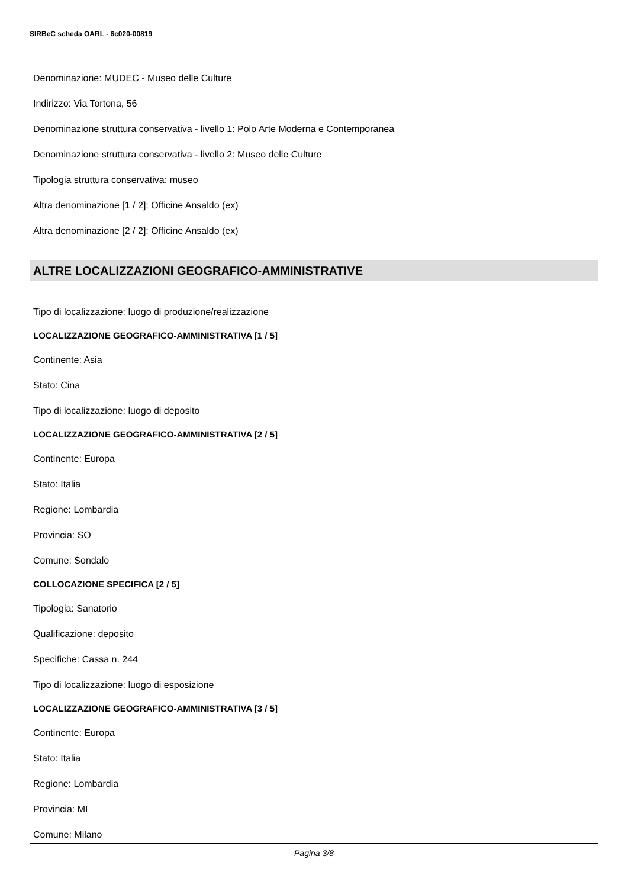SIRBeC scheda OARL - 6c020-00819
Denominazione: MUDEC - Museo delle Culture
Indirizzo: Via Tortona, 56
Denominazione struttura conservativa - livello 1: Polo Arte Moderna e Contemporanea
Denominazione struttura conservativa - livello 2: Museo delle Culture
Tipologia struttura conservativa: museo
Altra denominazione [1 / 2]: Officine Ansaldo (ex)
Altra denominazione [2 / 2]: Officine Ansaldo (ex)
ALTRE LOCALIZZAZIONI GEOGRAFICO-AMMINISTRATIVE
Tipo di localizzazione: luogo di produzione/realizzazione
LOCALIZZAZIONE GEOGRAFICO-AMMINISTRATIVA [1 / 5]
Continente: Asia
Stato: Cina
Tipo di localizzazione: luogo di deposito
LOCALIZZAZIONE GEOGRAFICO-AMMINISTRATIVA [2 / 5]
Continente: Europa
Stato: Italia
Regione: Lombardia
Provincia: SO
Comune: Sondalo
COLLOCAZIONE SPECIFICA [2 / 5]
Tipologia: Sanatorio
Qualificazione: deposito
Specifiche: Cassa n. 244
Tipo di localizzazione: luogo di esposizione
LOCALIZZAZIONE GEOGRAFICO-AMMINISTRATIVA [3 / 5]
Continente: Europa
Stato: Italia
Regione: Lombardia
Provincia: MI
Comune: Milano
Pagina 3/8